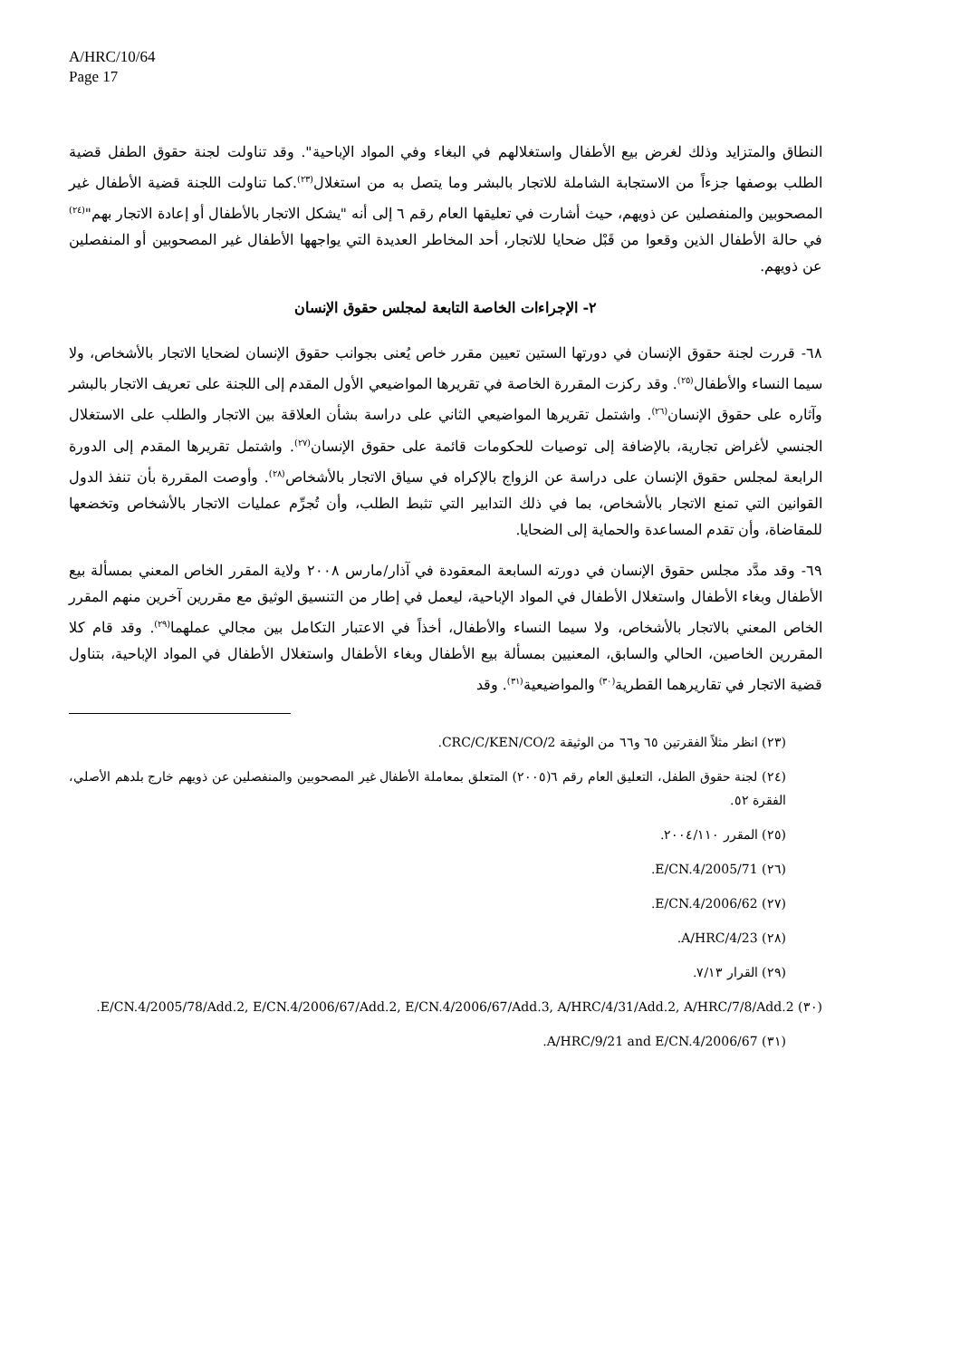A/HRC/10/64
Page 17
النطاق والمتزايد وذلك لغرض بيع الأطفال واستغلالهم في البغاء وفي المواد الإباحية". وقد تناولت لجنة حقوق الطفل قضية الطلب بوصفها جزءاً من الاستجابة الشاملة للاتجار بالبشر وما يتصل به من استغلال<sup>(٢٣)</sup>.كما تناولت اللجنة قضية الأطفال غير المصحوبين والمنفصلين عن ذويهم، حيث أشارت في تعليقها العام رقم ٦ إلى أنه "يشكل الاتجار بالأطفال أو إعادة الاتجار بهم"<sup>(٢٤)</sup> في حالة الأطفال الذين وقعوا من قَبْل ضحايا للاتجار، أحد المخاطر العديدة التي يواجهها الأطفال غير المصحوبين أو المنفصلين عن ذويهم.
٢- الإجراءات الخاصة التابعة لمجلس حقوق الإنسان
٦٨- قررت لجنة حقوق الإنسان في دورتها الستين تعيين مقرر خاص يُعنى بجوانب حقوق الإنسان لضحايا الاتجار بالأشخاص، ولا سيما النساء والأطفال<sup>(٢٥)</sup>. وقد ركزت المقررة الخاصة في تقريرها المواضيعي الأول المقدم إلى اللجنة على تعريف الاتجار بالبشر وآثاره على حقوق الإنسان<sup>(٢٦)</sup>. واشتمل تقريرها المواضيعي الثاني على دراسة بشأن العلاقة بين الاتجار والطلب على الاستغلال الجنسي لأغراض تجارية، بالإضافة إلى توصيات للحكومات قائمة على حقوق الإنسان<sup>(٢٧)</sup>. واشتمل تقريرها المقدم إلى الدورة الرابعة لمجلس حقوق الإنسان على دراسة عن الزواج بالإكراه في سياق الاتجار بالأشخاص<sup>(٢٨)</sup>. وأوصت المقررة بأن تنفذ الدول القوانين التي تمنع الاتجار بالأشخاص، بما في ذلك التدابير التي تثبط الطلب، وأن تُجرِّم عمليات الاتجار بالأشخاص وتخضعها للمقاضاة، وأن تقدم المساعدة والحماية إلى الضحايا.
٦٩- وقد مدَّد مجلس حقوق الإنسان في دورته السابعة المعقودة في آذار/مارس ٢٠٠٨ ولاية المقرر الخاص المعني بمسألة بيع الأطفال وبغاء الأطفال واستغلال الأطفال في المواد الإباحية، ليعمل في إطار من التنسيق الوثيق مع مقررين آخرين منهم المقرر الخاص المعني بالاتجار بالأشخاص، ولا سيما النساء والأطفال، أخذاً في الاعتبار التكامل بين مجالي عملهما<sup>(٢٩)</sup>. وقد قام كلا المقررين الخاصين، الحالي والسابق، المعنيين بمسألة بيع الأطفال وبغاء الأطفال واستغلال الأطفال في المواد الإباحية، بتناول قضية الاتجار في تقاريرهما القطرية<sup>(٣٠)</sup> والمواضيعية<sup>(٣١)</sup>. وقد
(٢٣) انظر مثلاً الفقرتين ٦٥ و٦٦ من الوثيقة CRC/C/KEN/CO/2.
(٢٤) لجنة حقوق الطفل، التعليق العام رقم ٦(٢٠٠٥) المتعلق بمعاملة الأطفال غير المصحوبين والمنفصلين عن ذويهم خارج بلدهم الأصلي، الفقرة ٥٢.
(٢٥) المقرر ٢٠٠٤/١١٠.
(٢٦) E/CN.4/2005/71.
(٢٧) E/CN.4/2006/62.
(٢٨) A/HRC/4/23.
(٢٩) القرار ٧/١٣.
(٣٠) E/CN.4/2005/78/Add.2, E/CN.4/2006/67/Add.2, E/CN.4/2006/67/Add.3, A/HRC/4/31/Add.2, A/HRC/7/8/Add.2.
(٣١) A/HRC/9/21 and E/CN.4/2006/67.